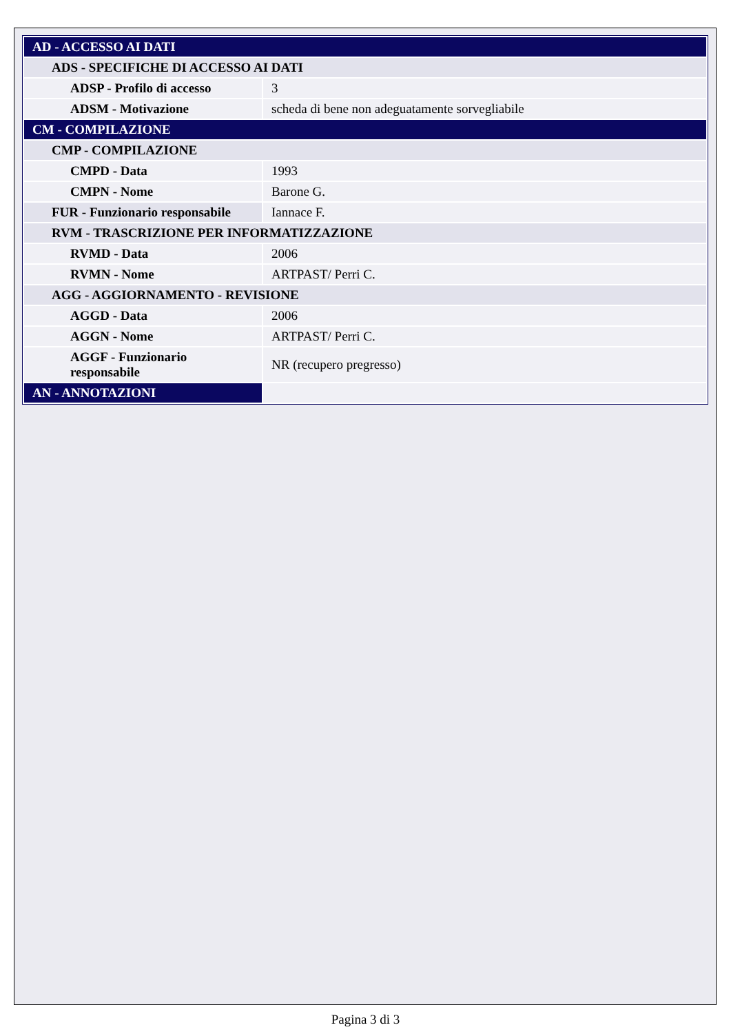| AD - ACCESSO AI DATI | |
| ADS - SPECIFICHE DI ACCESSO AI DATI | |
| ADSP - Profilo di accesso | 3 |
| ADSM - Motivazione | scheda di bene non adeguatamente sorvegliabile |
| CM - COMPILAZIONE | |
| CMP - COMPILAZIONE | |
| CMPD - Data | 1993 |
| CMPN - Nome | Barone G. |
| FUR - Funzionario responsabile | Iannace F. |
| RVM - TRASCRIZIONE PER INFORMATIZZAZIONE | |
| RVMD - Data | 2006 |
| RVMN - Nome | ARTPAST/ Perri C. |
| AGG - AGGIORNAMENTO - REVISIONE | |
| AGGD - Data | 2006 |
| AGGN - Nome | ARTPAST/ Perri C. |
| AGGF - Funzionario responsabile | NR (recupero pregresso) |
| AN - ANNOTAZIONI | |
Pagina 3 di 3